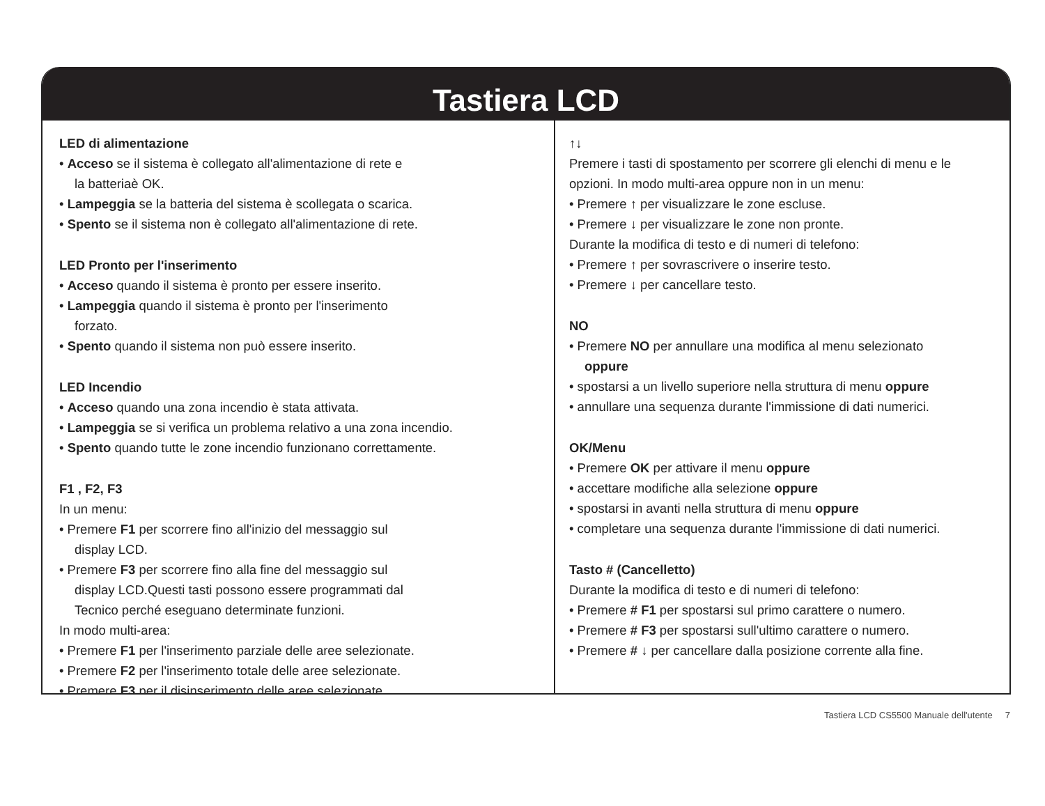Tastiera LCD
LED di alimentazione
• Acceso se il sistema è collegato all'alimentazione di rete e
la batteriaè OK.
• Lampeggia se la batteria del sistema è scollegata o scarica.
• Spento se il sistema non è collegato all'alimentazione di rete.
LED Pronto per l'inserimento
• Acceso quando il sistema è pronto per essere inserito.
• Lampeggia quando il sistema è pronto per l'inserimento
forzato.
• Spento quando il sistema non può essere inserito.
LED Incendio
• Acceso quando una zona incendio è stata attivata.
• Lampeggia se si verifica un problema relativo a una zona incendio.
• Spento quando tutte le zone incendio funzionano correttamente.
F1 , F2, F3
In un menu:
• Premere F1 per scorrere fino all'inizio del messaggio sul
display LCD.
• Premere F3 per scorrere fino alla fine del messaggio sul
display LCD.Questi tasti possono essere programmati dal
Tecnico perché eseguano determinate funzioni.
In modo multi-area:
• Premere F1 per l'inserimento parziale delle aree selezionate.
• Premere F2 per l'inserimento totale delle aree selezionate.
• Premere F3 per il disinserimento delle aree selezionate.
↑↓
Premere i tasti di spostamento per scorrere gli elenchi di menu e le opzioni. In modo multi-area oppure non in un menu:
• Premere ↑ per visualizzare le zone escluse.
• Premere ↓ per visualizzare le zone non pronte.
Durante la modifica di testo e di numeri di telefono:
• Premere ↑ per sovrascrivere o inserire testo.
• Premere ↓ per cancellare testo.
NO
• Premere NO per annullare una modifica al menu selezionato
oppure
• spostarsi a un livello superiore nella struttura di menu oppure
• annullare una sequenza durante l'immissione di dati numerici.
OK/Menu
• Premere OK per attivare il menu oppure
• accettare modifiche alla selezione oppure
• spostarsi in avanti nella struttura di menu oppure
• completare una sequenza durante l'immissione di dati numerici.
Tasto # (Cancelletto)
Durante la modifica di testo e di numeri di telefono:
• Premere # F1 per spostarsi sul primo carattere o numero.
• Premere # F3 per spostarsi sull'ultimo carattere o numero.
• Premere # ↓ per cancellare dalla posizione corrente alla fine.
Tastiera LCD CS5500 Manuale dell'utente 7